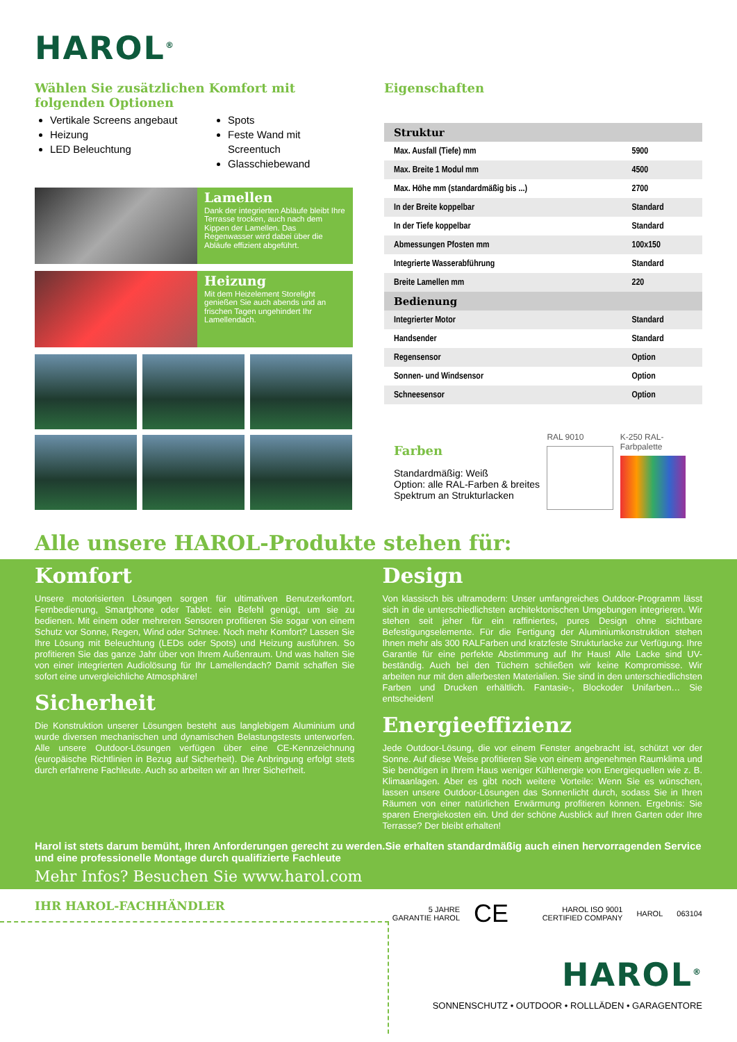HAROL<sup>®</sup>
Wählen Sie zusätzlichen Komfort mit folgenden Optionen
Vertikale Screens angebaut
Heizung
LED Beleuchtung
Spots
Feste Wand mit Screentuch
Glasschiebewand
Lamellen
Dank der integrierten Abläufe bleibt Ihre Terrasse trocken, auch nach dem Kippen der Lamellen. Das Regenwasser wird dabei über die Abläufe effizient abgeführt.
Heizung
Mit dem Heizelement Storelight genießen Sie auch abends und an frischen Tagen ungehindert Ihr Lamellendach.
Eigenschaften
| Struktur | |
| --- | --- |
| Max. Ausfall (Tiefe) mm | 5900 |
| Max. Breite 1 Modul mm | 4500 |
| Max. Höhe mm (standardmäßig bis ...) | 2700 |
| In der Breite koppelbar | Standard |
| In der Tiefe koppelbar | Standard |
| Abmessungen Pfosten mm | 100x150 |
| Integrierte Wasserabführung | Standard |
| Breite Lamellen mm | 220 |
| Bedienung | |
| Integrierter Motor | Standard |
| Handsender | Standard |
| Regensensor | Option |
| Sonnen- und Windsensor | Option |
| Schneesensor | Option |
Farben
Standardmäßig: Weiß
Option: alle RAL-Farben & breites Spektrum an Strukturlacken
RAL 9010 K-250 RAL-Farbpalette
Alle unsere HAROL-Produkte stehen für:
Komfort
Unsere motorisierten Lösungen sorgen für ultimativen Benutzerkomfort. Fernbedienung, Smartphone oder Tablet: ein Befehl genügt, um sie zu bedienen. Mit einem oder mehreren Sensoren profitieren Sie sogar von einem Schutz vor Sonne, Regen, Wind oder Schnee. Noch mehr Komfort? Lassen Sie Ihre Lösung mit Beleuchtung (LEDs oder Spots) und Heizung ausführen. So profitieren Sie das ganze Jahr über von Ihrem Außenraum. Und was halten Sie von einer integrierten Audiolösung für Ihr Lamellendach? Damit schaffen Sie sofort eine unvergleichliche Atmosphäre!
Sicherheit
Die Konstruktion unserer Lösungen besteht aus langlebigem Aluminium und wurde diversen mechanischen und dynamischen Belastungstests unterworfen. Alle unsere Outdoor-Lösungen verfügen über eine CE-Kennzeichnung (europäische Richtlinien in Bezug auf Sicherheit). Die Anbringung erfolgt stets durch erfahrene Fachleute. Auch so arbeiten wir an Ihrer Sicherheit.
Design
Von klassisch bis ultramodern: Unser umfangreiches Outdoor-Programm lässt sich in die unterschiedlichsten architektonischen Umgebungen integrieren. Wir stehen seit jeher für ein raffiniertes, pures Design ohne sichtbare Befestigungselemente. Für die Fertigung der Aluminiumkonstruktion stehen Ihnen mehr als 300 RALFarben und kratzfeste Strukturlacke zur Verfügung. Ihre Garantie für eine perfekte Abstimmung auf Ihr Haus! Alle Lacke sind UV-beständig. Auch bei den Tüchern schließen wir keine Kompromisse. Wir arbeiten nur mit den allerbesten Materialien. Sie sind in den unterschiedlichsten Farben und Drucken erhältlich. Fantasie-, Blockoder Unifarben… Sie entscheiden!
Energieeffizienz
Jede Outdoor-Lösung, die vor einem Fenster angebracht ist, schützt vor der Sonne. Auf diese Weise profitieren Sie von einem angenehmen Raumklima und Sie benötigen in Ihrem Haus weniger Kühlenergie von Energiequellen wie z. B. Klimaanlagen. Aber es gibt noch weitere Vorteile: Wenn Sie es wünschen, lassen unsere Outdoor-Lösungen das Sonnenlicht durch, sodass Sie in Ihren Räumen von einer natürlichen Erwärmung profitieren können. Ergebnis: Sie sparen Energiekosten ein. Und der schöne Ausblick auf Ihren Garten oder Ihre Terrasse? Der bleibt erhalten!
Harol ist stets darum bemüht, Ihren Anforderungen gerecht zu werden.Sie erhalten standardmäßig auch einen hervorragenden Service und eine professionelle Montage durch qualifizierte Fachleute
Mehr Infos? Besuchen Sie www.harol.com
IHR HAROL-FACHHÄNDLER
5 JAHRE GARANTIE HAROL CE HAROL ISO 9001 CERTIFIED COMPANY HAROL 063104
HAROL<sup>®</sup>
SONNENSCHUTZ • OUTDOOR • ROLLLÄDEN • GARAGENTORE